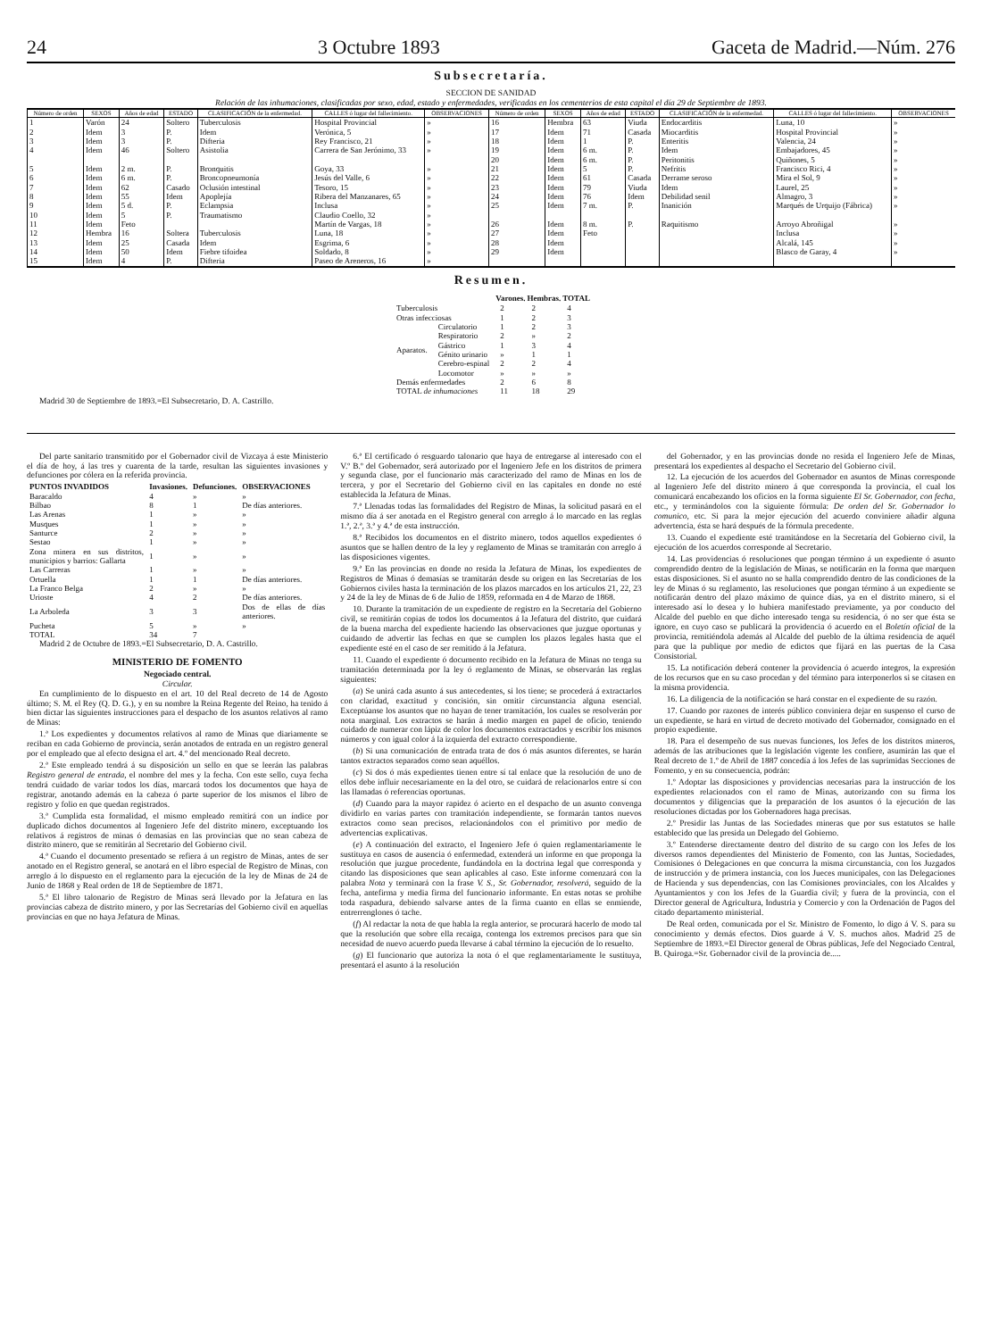24 3 Octubre 1893 Gaceta de Madrid.—Núm. 276
Subsecretaría.
SECCION DE SANIDAD
Relación de las inhumaciones, clasificadas por sexo, edad, estado y enfermedades, verificadas en los cementerios de esta capital el día 29 de Septiembre de 1893.
| Número de orden | SEXOS | Años de edad | ESTADO | CLASIFICACIÓN de la enfermedad. | CALLES ó lugar del fallecimiento. | OBSERVACIONES | Número de orden | SEXOS | Años de edad | ESTADO | CLASIFICACIÓN de la enfermedad. | CALLES ó lugar del fallecimiento. | OBSERVACIONES |
| --- | --- | --- | --- | --- | --- | --- | --- | --- | --- | --- | --- | --- | --- |
| 1 | Varón | 24 | Soltero | Tuberculosis | Hospital Provincial | » | 16 | Hembra | 63 | Viuda | Endocarditis | Luna, 10 | » |
| 2 | Idem | 3 | P. | Idem | Verónica, 5 | » | 17 | Idem | 71 | Casada | Miocarditis | Hospital Provincial | » |
| 3 | Idem | 3 | P. | Difteria | Rey Francisco, 21 | » | 18 | Idem | 1 | P. | Enteritis | Valencia, 24 | » |
| 4 | Idem | 46 | Soltero | Asistolia | Carrera de San Jerónimo, 33 | » | 19 | Idem | 6 m. | P. | Idem | Embajadores, 45 | » |
| | | | | | | | 20 | Idem | 6 m. | P. | Peritonitis | Quiñones, 5 | » |
| 5 | Idem | 2 m. | P. | Bronquitis | Goya, 33 | » | 21 | Idem | 5 | P. | Nefritis | Francisco Rici, 4 | » |
| 6 | Idem | 6 m. | P. | Broncopneumonía | Jesús del Valle, 6 | » | 22 | Idem | 61 | Casada | Derrame seroso | Mira el Sol, 9 | » |
| 7 | Idem | 62 | Casado | Oclusión intestinal | Tesoro, 15 | » | 23 | Idem | 79 | Viuda | Idem | Laurel, 25 | » |
| 8 | Idem | 55 | Idem | Apoplejía | Ribera del Manzanares, 65 | » | 24 | Idem | 76 | Idem | Debilidad senil | Almagro, 3 | » |
| 9 | Idem | 5 d. | P. | Eclampsia | Inclusa | » | 25 | Idem | 7 m. | P. | Inanición | Marqués de Urquijo (Fábrica) | » |
| 10 | Idem | 5 | P. | Traumatismo | Claudio Coello, 32 | » | | | | | | | |
| 11 | Idem | Feto | | | Martín de Vargas, 18 | » | 26 | Idem | 8 m. | P. | Raquitismo | Arroyo Abroñigal | » |
| 12 | Hembra | 16 | Soltera | Tuberculosis | Luna, 18 | » | 27 | Idem | Feto | | | Inclusa | » |
| 13 | Idem | 25 | Casada | Idem | Esgrima, 6 | » | 28 | Idem | | | | Alcalá, 145 | » |
| 14 | Idem | 50 | Idem | Fiebre tifoidea | Soldado, 8 | » | 29 | Idem | | | | Blasco de Garay, 4 | » |
| 15 | Idem | 4 | P. | Difteria | Paseo de Areneros, 16 | » | | | | | | | |
Resumen.
| | | Varones. | Hembras. | TOTAL |
| --- | --- | --- | --- | --- |
| Tuberculosis | | 2 | 2 | 4 |
| Otras infecciosas | | 1 | 2 | 3 |
| Aparatos. | Circulatorio | 1 | 2 | 3 |
| | Respiratorio | 2 | » | 2 |
| | Gástrico | 1 | 3 | 4 |
| | Génito urinario | » | 1 | 1 |
| | Cerebro-espinal | 2 | 2 | 4 |
| | Locomotor | » | » | » |
| Demás enfermedades | | 2 | 6 | 8 |
| TOTAL de inhumaciones | | 11 | 18 | 29 |
Madrid 30 de Septiembre de 1893.=El Subsecretario, D. A. Castrillo.
Del parte sanitario transmitido por el Gobernador civil de Vizcaya á este Ministerio el día de hoy, á las tres y cuarenta de la tarde, resultan las siguientes invasiones y defunciones por cólera en la referida provincia.
| PUNTOS INVADIDOS | Invasiones. | Defunciones. | OBSERVACIONES |
| --- | --- | --- | --- |
| Baracaldo | 4 | » | » |
| Bilbao | 8 | 1 | De días anteriores. |
| Las Arenas | 1 | » | » |
| Musques | 1 | » | » |
| Santurce | 2 | » | » |
| Sestao | 1 | » | » |
| Zona minera en sus distritos, municipios y barrios: Gallarta | 1 | » | » |
| Las Carreras | 1 | » | » |
| Ortuella | 1 | 1 | De días anteriores. |
| La Franco Belga | 2 | » | » |
| Urioste | 4 | 2 | De días anteriores. |
| La Arboleda | 3 | 3 | Dos de ellas de días anteriores. |
| Pucheta | 5 | » | » |
| TOTAL | 34 | 7 | |
Madrid 2 de Octubre de 1893.=El Subsecretario, D. A. Castrillo.
MINISTERIO DE FOMENTO
Negociado central.
Circular.
En cumplimiento de lo dispuesto en el art. 10 del Real decreto de 14 de Agosto último; S. M. el Rey (Q. D. G.), y en su nombre la Reina Regente del Reino, ha tenido á bien dictar las siguientes instrucciones para el despacho de los asuntos relativos al ramo de Minas:
1.ª Los expedientes y documentos relativos al ramo de Minas que diariamente se reciban en cada Gobierno de provincia, serán anotados de entrada en un registro general por el empleado que al efecto designa el art. 4.º del mencionado Real decreto.
2.ª Este empleado tendrá á su disposición un sello en que se leerán las palabras Registro general de entrada, el nombre del mes y la fecha. Con este sello, cuya fecha tendrá cuidado de variar todos los días, marcará todos los documentos que haya de registrar, anotando además en la cabeza ó parte superior de los mismos el libro de registro y folio en que quedan registrados.
3.ª Cumplida esta formalidad, el mismo empleado remitirá con un índice por duplicado dichos documentos al Ingeniero Jefe del distrito minero, exceptuando los relativos á registros de minas ó demasías en las provincias que no sean cabeza de distrito minero, que se remitirán al Secretario del Gobierno civil.
4.ª Cuando el documento presentado se refiera á un registro de Minas, antes de ser anotado en el Registro general, se anotará en el libro especial de Registro de Minas, con arreglo á lo dispuesto en el reglamento para la ejecución de la ley de Minas de 24 de Junio de 1868 y Real orden de 18 de Septiembre de 1871.
5.ª El libro talonario de Registro de Minas será llevado por la Jefatura en las provincias cabeza de distrito minero, y por las Secretarías del Gobierno civil en aquellas provincias en que no haya Jefatura de Minas.
6.ª El certificado ó resguardo talonario que haya de entregarse al interesado con el V.º B.º del Gobernador, será autorizado por el Ingeniero Jefe en los distritos de primera y segunda clase, por el funcionario más caracterizado del ramo de Minas en los de tercera, y por el Secretario del Gobierno civil en las capitales en donde no esté establecida la Jefatura de Minas.
7.ª Llenadas todas las formalidades del Registro de Minas, la solicitud pasará en el mismo día á ser anotada en el Registro general con arreglo á lo marcado en las reglas 1.ª, 2.ª, 3.ª y 4.ª de esta instrucción.
8.ª Recibidos los documentos en el distrito minero, todos aquellos expedientes ó asuntos que se hallen dentro de la ley y reglamento de Minas se tramitarán con arreglo á las disposiciones vigentes.
9.ª En las provincias en donde no resida la Jefatura de Minas, los expedientes de Registros de Minas ó demasías se tramitarán desde su origen en las Secretarías de los Gobiernos civiles hasta la terminación de los plazos marcados en los artículos 21, 22, 23 y 24 de la ley de Minas de 6 de Julio de 1859, reformada en 4 de Marzo de 1868.
10. Durante la tramitación de un expediente de registro en la Secretaría del Gobierno civil, se remitirán copias de todos los documentos á la Jefatura del distrito, que cuidará de la buena marcha del expediente haciendo las observaciones que juzgue oportunas y cuidando de advertir las fechas en que se cumplen los plazos legales hasta que el expediente esté en el caso de ser remitido á la Jefatura.
11. Cuando el expediente ó documento recibido en la Jefatura de Minas no tenga su tramitación determinada por la ley ó reglamento de Minas, se observarán las reglas siguientes:
(a) Se unirá cada asunto á sus antecedentes, si los tiene; se procederá á extractarlos con claridad, exactitud y concisión, sin omitir circunstancia alguna esencial. Exceptúanse los asuntos que no hayan de tener tramitación, los cuales se resolverán por nota marginal. Los extractos se harán á medio margen en papel de oficio, teniendo cuidado de numerar con lápiz de color los documentos extractados y escribir los mismos números y con igual color á la izquierda del extracto correspondiente.
(b) Si una comunicación de entrada trata de dos ó más asuntos diferentes, se harán tantos extractos separados como sean aquéllos.
(c) Si dos ó más expedientes tienen entre sí tal enlace que la resolución de uno de ellos debe influir necesariamente en la del otro, se cuidará de relacionarlos entre sí con las llamadas ó referencias oportunas.
(d) Cuando para la mayor rapidez ó acierto en el despacho de un asunto convenga dividirlo en varias partes con tramitación independiente, se formarán tantos nuevos extractos como sean precisos, relacionándolos con el primitivo por medio de advertencias explicativas.
(e) A continuación del extracto, el Ingeniero Jefe ó quien reglamentariamente le sustituya en casos de ausencia ó enfermedad, extenderá un informe en que proponga la resolución que juzgue procedente, fundándola en la doctrina legal que corresponda y citando las disposiciones que sean aplicables al caso. Este informe comenzará con la palabra Nota y terminará con la frase V. S., Sr. Gobernador, resolverá, seguido de la fecha, antefirma y media firma del funcionario informante. En estas notas se prohibe toda raspadura, debiendo salvarse antes de la firma cuanto en ellas se enmiende, entrerrenglones ó tache.
(f) Al redactar la nota de que habla la regla anterior, se procurará hacerlo de modo tal que la resolución que sobre ella recaiga, contenga los extremos precisos para que sin necesidad de nuevo acuerdo pueda llevarse á cabal término la ejecución de lo resuelto.
(g) El funcionario que autoriza la nota ó el que reglamentariamente le sustituya, presentará el asunto á la resolución
del Gobernador, y en las provincias donde no resida el Ingeniero Jefe de Minas, presentará los expedientes al despacho el Secretario del Gobierno civil.
12. La ejecución de los acuerdos del Gobernador en asuntos de Minas corresponde al Ingeniero Jefe del distrito minero á que corresponda la provincia, el cual los comunicará encabezando los oficios en la forma siguiente El Sr. Gobernador, con fecha, etc., y terminándolos con la siguiente fórmula: De orden del Sr. Gobernador lo comunico, etc. Si para la mejor ejecución del acuerdo conviniere añadir alguna advertencia, ésta se hará después de la fórmula precedente.
13. Cuando el expediente esté tramitándose en la Secretaría del Gobierno civil, la ejecución de los acuerdos corresponde al Secretario.
14. Las providencias ó resoluciones que pongan término á un expediente ó asunto comprendido dentro de la legislación de Minas, se notificarán en la forma que marquen estas disposiciones. Si el asunto no se halla comprendido dentro de las condiciones de la ley de Minas ó su reglamento, las resoluciones que pongan término á un expediente se notificarán dentro del plazo máximo de quince días, ya en el distrito minero, si el interesado así lo desea y lo hubiera manifestado previamente, ya por conducto del Alcalde del pueblo en que dicho interesado tenga su residencia, ó no ser que ésta se ignore, en cuyo caso se publicará la providencia ó acuerdo en el Boletín oficial de la provincia, remitiéndola además al Alcalde del pueblo de la última residencia de aquél para que la publique por medio de edictos que fijará en las puertas de la Casa Consistorial.
15. La notificación deberá contener la providencia ó acuerdo íntegros, la expresión de los recursos que en su caso procedan y del término para interponerlos si se citasen en la misma providencia.
16. La diligencia de la notificación se hará constar en el expediente de su razón.
17. Cuando por razones de interés público conviniera dejar en suspenso el curso de un expediente, se hará en virtud de decreto motivado del Gobernador, consignado en el propio expediente.
18. Para el desempeño de sus nuevas funciones, los Jefes de los distritos mineros, además de las atribuciones que la legislación vigente les confiere, asumirán las que el Real decreto de 1.º de Abril de 1887 concedía á los Jefes de las suprimidas Secciones de Fomento, y en su consecuencia, podrán:
1.º Adoptar las disposiciones y providencias necesarias para la instrucción de los expedientes relacionados con el ramo de Minas, autorizando con su firma los documentos y diligencias que la preparación de los asuntos ó la ejecución de las resoluciones dictadas por los Gobernadores haga precisas.
2.º Presidir las Juntas de las Sociedades mineras que por sus estatutos se halle establecido que las presida un Delegado del Gobierno.
3.º Entenderse directamente dentro del distrito de su cargo con los Jefes de los diversos ramos dependientes del Ministerio de Fomento, con las Juntas, Sociedades, Comisiones ó Delegaciones en que concurra la misma circunstancia, con los Juzgados de instrucción y de primera instancia, con los Jueces municipales, con las Delegaciones de Hacienda y sus dependencias, con las Comisiones provinciales, con los Alcaldes y Ayuntamientos y con los Jefes de la Guardia civil; y fuera de la provincia, con el Director general de Agricultura, Industria y Comercio y con la Ordenación de Pagos del citado departamento ministerial.
De Real orden, comunicada por el Sr. Ministro de Fomento, lo digo á V. S. para su conocimiento y demás efectos. Dios guarde á V. S. muchos años. Madrid 25 de Septiembre de 1893.=El Director general de Obras públicas, Jefe del Negociado Central, B. Quiroga.=Sr. Gobernador civil de la provincia de.....